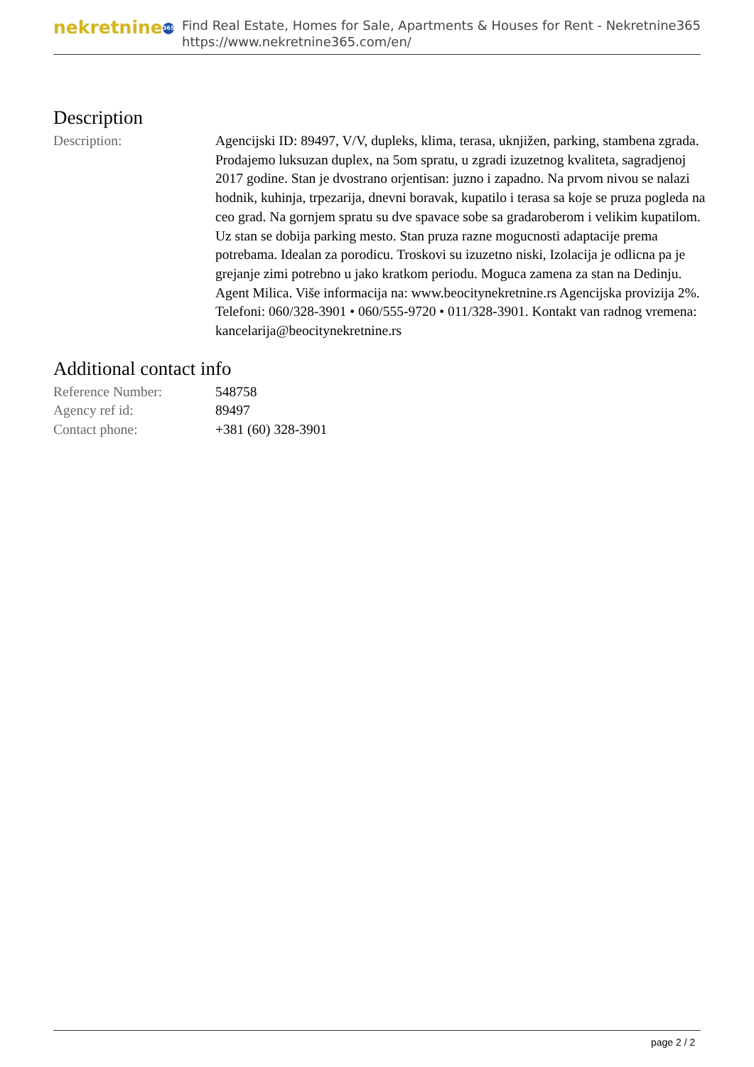nekretnine 365
Find Real Estate, Homes for Sale, Apartments & Houses for Rent - Nekretnine365
https://www.nekretnine365.com/en/
Description
| Description: | Agencijski ID: 89497, V/V, dupleks, klima, terasa, uknjižen, parking, stambena zgrada. Prodajemo luksuzan duplex, na 5om spratu, u zgradi izuzetnog kvaliteta, sagradjenoj 2017 godine. Stan je dvostrano orjentisan: juzno i zapadno. Na prvom nivou se nalazi hodnik, kuhinja, trpezarija, dnevni boravak, kupatilo i terasa sa koje se pruza pogleda na ceo grad. Na gornjem spratu su dve spavace sobe sa gradaroberom i velikim kupatilom. Uz stan se dobija parking mesto. Stan pruza razne mogucnosti adaptacije prema potrebama. Idealan za porodicu. Troskovi su izuzetno niski, Izolacija je odlicna pa je grejanje zimi potrebno u jako kratkom periodu. Moguca zamena za stan na Dedinju. Agent Milica. Više informacija na: www.beocitynekretnine.rs Agencijska provizija 2%. Telefoni: 060/328-3901 • 060/555-9720 • 011/328-3901. Kontakt van radnog vremena: kancelarija@beocitynekretnine.rs |
Additional contact info
| Reference Number: | 548758 |
| Agency ref id: | 89497 |
| Contact phone: | +381 (60) 328-3901 |
page 2 / 2